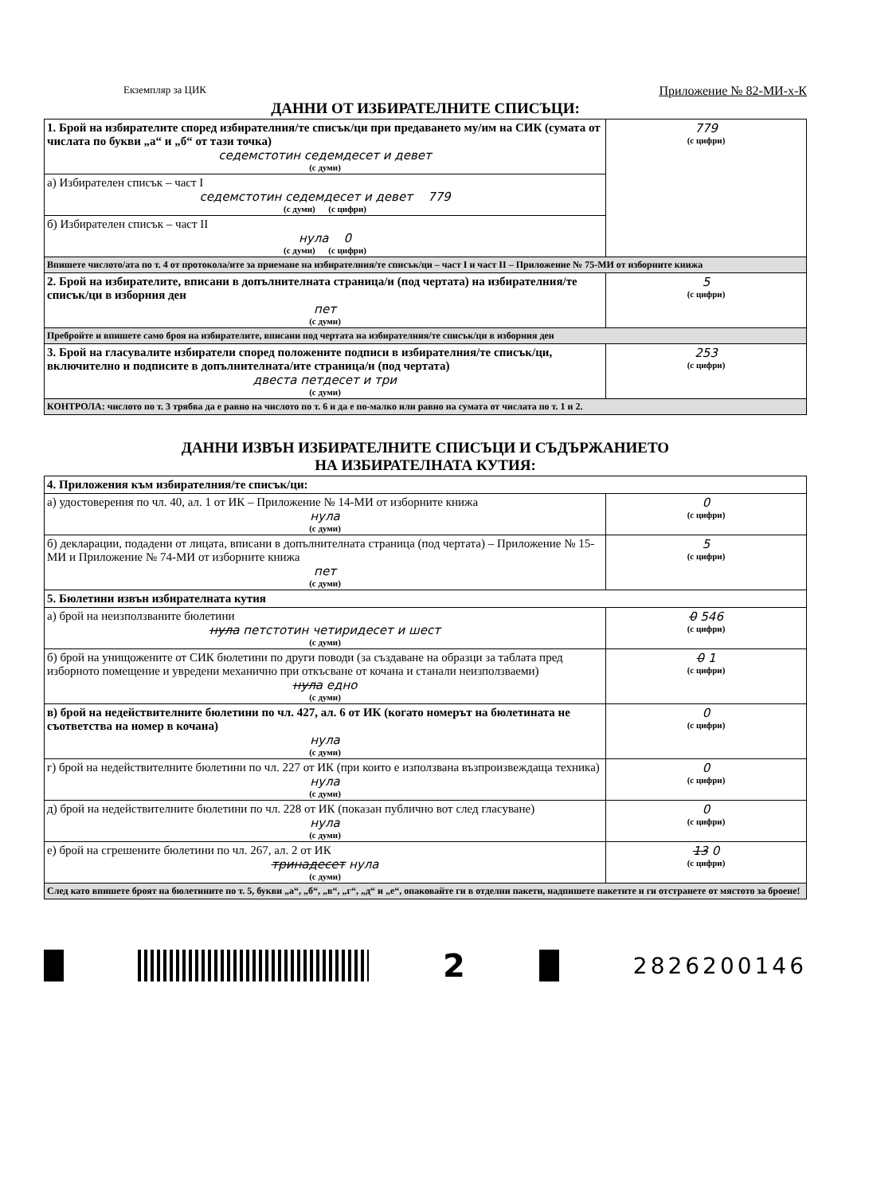Екземпляр за ЦИК Приложение № 82-МИ-х-К
ДАННИ ОТ ИЗБИРАТЕЛНИТЕ СПИСЪЦИ:
| 1. Брой на избирателите според избирателния/те списък/ци при предаването му/им на СИК (сумата от числата по букви „а“ и „б“ от тази точка) седемстотин седемдесет и девет (с думи) | 779 (с цифри) |
| а) Избирателен списък – част I седемстотин седемдесет и девет 779 (с думи) (с цифри) | |
| б) Избирателен списък – част II нула 0 (с думи) (с цифри) | |
| Впишете числото/ата по т. 4 от протокола/ите за приемане на избирателния/те списък/ци – част I и част II – Приложение № 75-МИ от изборните книжа | |
| 2. Брой на избирателите, вписани в допълнителната страница/и (под чертата) на избирателния/те списък/ци в изборния ден пет (с думи) | 5 (с цифри) |
| Пребройте и впишете само броя на избирателите, вписани под чертата на избирателния/те списък/ци в изборния ден | |
| 3. Брой на гласувалите избиратели според положените подписи в избирателния/те списък/ци, включително и подписите в допълнителната/ите страница/и (под чертата) двеста петдесет и три (с думи) | 253 (с цифри) |
| КОНТРОЛА: числото по т. 3 трябва да е равно на числото по т. 6 и да е по-малко или равно на сумата от числата по т. 1 и 2. | |
ДАННИ ИЗВЪН ИЗБИРАТЕЛНИТЕ СПИСЪЦИ И СЪДЪРЖАНИЕТО
НА ИЗБИРАТЕЛНАТА КУТИЯ:
| 4. Приложения към избирателния/те списък/ци: | |
| а) удостоверения по чл. 40, ал. 1 от ИК – Приложение № 14-МИ от изборните книжа нула (с думи) | 0 (с цифри) |
| б) декларации, подадени от лицата, вписани в допълнителната страница (под чертата) – Приложение № 15-МИ и Приложение № 74-МИ от изборните книжа пет (с думи) | 5 (с цифри) |
| 5. Бюлетини извън избирателната кутия | |
| а) брой на неизползваните бюлетини нула петстотин четиридесет и шест (с думи) | 0 546 (с цифри) |
| б) брой на унищожените от СИК бюлетини по други поводи (за създаване на образци за таблата пред изборното помещение и увредени механично при откъсване от кочана и станали неизползваеми) нула едно (с думи) | 0 1 (с цифри) |
| в) брой на недействителните бюлетини по чл. 427, ал. 6 от ИК (когато номерът на бюлетината не съответства на номер в кочана) нула (с думи) | 0 (с цифри) |
| г) брой на недействителните бюлетини по чл. 227 от ИК (при които е използвана възпроизвеждаща техника) нула (с думи) | 0 (с цифри) |
| д) брой на недействителните бюлетини по чл. 228 от ИК (показан публично вот след гласуване) нула (с думи) | 0 (с цифри) |
| е) брой на сгрешените бюлетини по чл. 267, ал. 2 от ИК тринадесет нула (с думи) | 13 0 (с цифри) |
| След като впишете броят на бюлетините по т. 5, букви „а“, „б“, „в“, „г“, „д“ и „е“, опаковайте ги в отделни пакети, надпишете пакетите и ги отстранете от мястото за броене! | |
2 2826200146